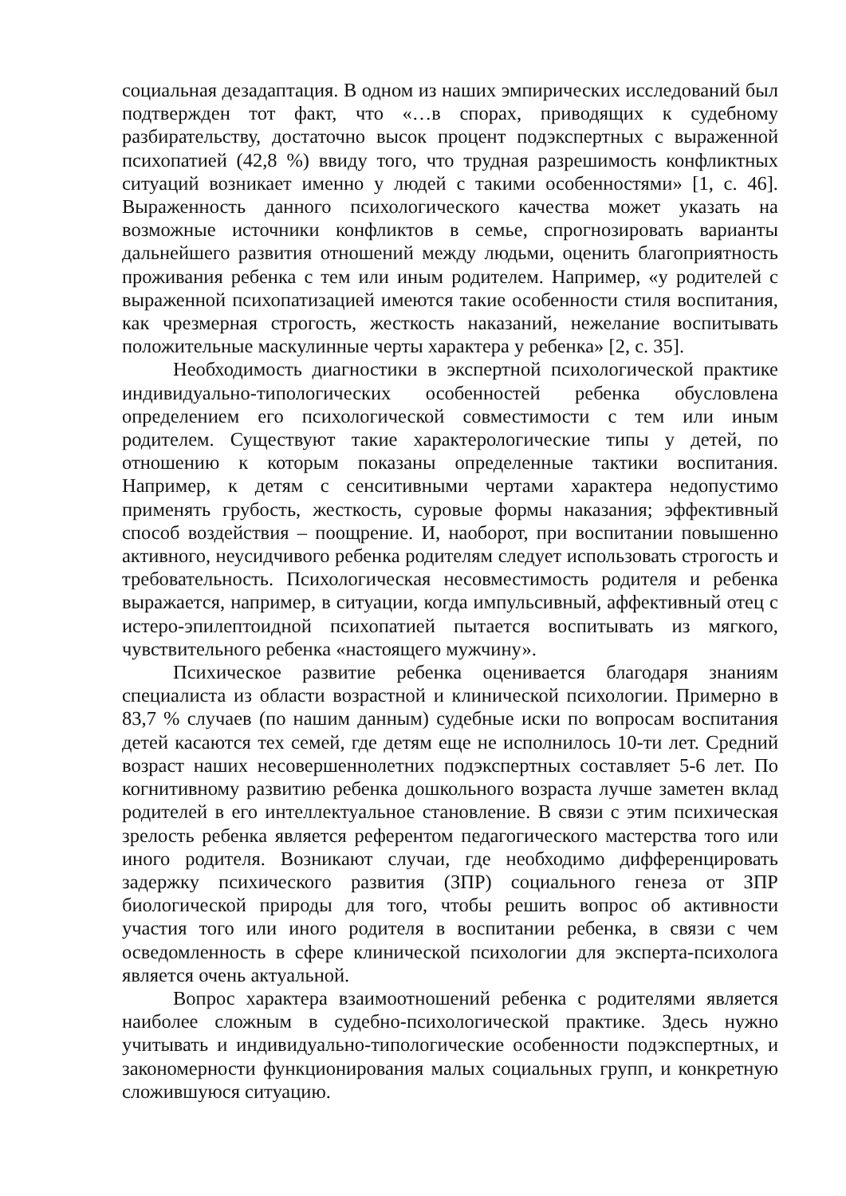социальная дезадаптация. В одном из наших эмпирических исследований был подтвержден тот факт, что «…в спорах, приводящих к судебному разбирательству, достаточно высок процент подэкспертных с выраженной психопатией (42,8 %) ввиду того, что трудная разрешимость конфликтных ситуаций возникает именно у людей с такими особенностями» [1, с. 46]. Выраженность данного психологического качества может указать на возможные источники конфликтов в семье, спрогнозировать варианты дальнейшего развития отношений между людьми, оценить благоприятность проживания ребенка с тем или иным родителем. Например, «у родителей с выраженной психопатизацией имеются такие особенности стиля воспитания, как чрезмерная строгость, жесткость наказаний, нежелание воспитывать положительные маскулинные черты характера у ребенка» [2, с. 35].
Необходимость диагностики в экспертной психологической практике индивидуально-типологических особенностей ребенка обусловлена определением его психологической совместимости с тем или иным родителем. Существуют такие характерологические типы у детей, по отношению к которым показаны определенные тактики воспитания. Например, к детям с сенситивными чертами характера недопустимо применять грубость, жесткость, суровые формы наказания; эффективный способ воздействия – поощрение. И, наоборот, при воспитании повышенно активного, неусидчивого ребенка родителям следует использовать строгость и требовательность. Психологическая несовместимость родителя и ребенка выражается, например, в ситуации, когда импульсивный, аффективный отец с истеро-эпилептоидной психопатией пытается воспитывать из мягкого, чувствительного ребенка «настоящего мужчину».
Психическое развитие ребенка оценивается благодаря знаниям специалиста из области возрастной и клинической психологии. Примерно в 83,7 % случаев (по нашим данным) судебные иски по вопросам воспитания детей касаются тех семей, где детям еще не исполнилось 10-ти лет. Средний возраст наших несовершеннолетних подэкспертных составляет 5-6 лет. По когнитивному развитию ребенка дошкольного возраста лучше заметен вклад родителей в его интеллектуальное становление. В связи с этим психическая зрелость ребенка является референтом педагогического мастерства того или иного родителя. Возникают случаи, где необходимо дифференцировать задержку психического развития (ЗПР) социального генеза от ЗПР биологической природы для того, чтобы решить вопрос об активности участия того или иного родителя в воспитании ребенка, в связи с чем осведомленность в сфере клинической психологии для эксперта-психолога является очень актуальной.
Вопрос характера взаимоотношений ребенка с родителями является наиболее сложным в судебно-психологической практике. Здесь нужно учитывать и индивидуально-типологические особенности подэкспертных, и закономерности функционирования малых социальных групп, и конкретную сложившуюся ситуацию.